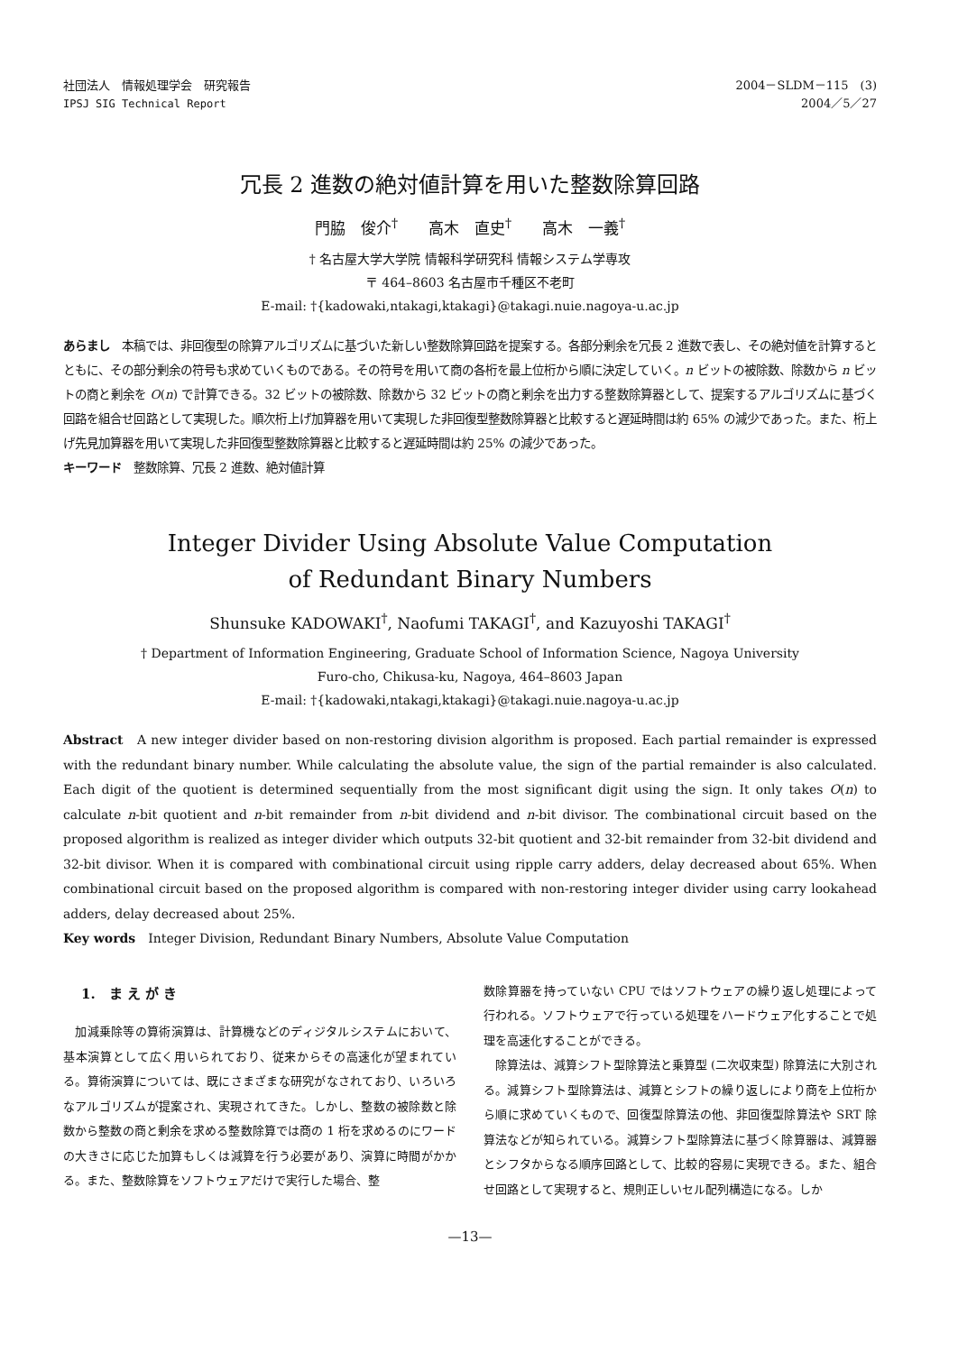社団法人　情報処理学会　研究報告
IPSJ SIG Technical Report
2004－SLDM－115　(3)
2004／5／27
冗長 2 進数の絶対値計算を用いた整数除算回路
門脇　俊介<sup>†</sup>　　高木　直史<sup>†</sup>　　高木　一義<sup>†</sup>
† 名古屋大学大学院 情報科学研究科 情報システム学専攻
〒 464–8603 名古屋市千種区不老町
E-mail: †{kadowaki,ntakagi,ktakagi}@takagi.nuie.nagoya-u.ac.jp
あらまし　本稿では、非回復型の除算アルゴリズムに基づいた新しい整数除算回路を提案する。各部分剰余を冗長 2 進数で表し、その絶対値を計算するとともに、その部分剰余の符号も求めていくものである。その符号を用いて商の各桁を最上位桁から順に決定していく。n ビットの被除数、除数から n ビットの商と剰余を O(n) で計算できる。32 ビットの被除数、除数から 32 ビットの商と剰余を出力する整数除算器として、提案するアルゴリズムに基づく回路を組合せ回路として実現した。順次桁上げ加算器を用いて実現した非回復型整数除算器と比較すると遅延時間は約 65% の減少であった。また、桁上げ先見加算器を用いて実現した非回復型整数除算器と比較すると遅延時間は約 25% の減少であった。
キーワード　整数除算、冗長 2 進数、絶対値計算
Integer Divider Using Absolute Value Computation
of Redundant Binary Numbers
Shunsuke KADOWAKI<sup>†</sup>, Naofumi TAKAGI<sup>†</sup>, and Kazuyoshi TAKAGI<sup>†</sup>
† Department of Information Engineering, Graduate School of Information Science, Nagoya University
Furo-cho, Chikusa-ku, Nagoya, 464–8603 Japan
E-mail: †{kadowaki,ntakagi,ktakagi}@takagi.nuie.nagoya-u.ac.jp
Abstract　A new integer divider based on non-restoring division algorithm is proposed. Each partial remainder is expressed with the redundant binary number. While calculating the absolute value, the sign of the partial remainder is also calculated. Each digit of the quotient is determined sequentially from the most significant digit using the sign. It only takes O(n) to calculate n-bit quotient and n-bit remainder from n-bit dividend and n-bit divisor. The combinational circuit based on the proposed algorithm is realized as integer divider which outputs 32-bit quotient and 32-bit remainder from 32-bit dividend and 32-bit divisor. When it is compared with combinational circuit using ripple carry adders, delay decreased about 65%. When combinational circuit based on the proposed algorithm is compared with non-restoring integer divider using carry lookahead adders, delay decreased about 25%.
Key words　Integer Division, Redundant Binary Numbers, Absolute Value Computation
1.　ま え が き
　加減乗除等の算術演算は、計算機などのディジタルシステムにおいて、基本演算として広く用いられており、従来からその高速化が望まれている。算術演算については、既にさまざまな研究がなされており、いろいろなアルゴリズムが提案され、実現されてきた。しかし、整数の被除数と除数から整数の商と剰余を求める整数除算では商の 1 桁を求めるのにワードの大きさに応じた加算もしくは減算を行う必要があり、演算に時間がかかる。また、整数除算をソフトウェアだけで実行した場合、整
数除算器を持っていない CPU ではソフトウェアの繰り返し処理によって行われる。ソフトウェアで行っている処理をハードウェア化することで処理を高速化することができる。
　除算法は、減算シフト型除算法と乗算型 (二次収束型) 除算法に大別される。減算シフト型除算法は、減算とシフトの繰り返しにより商を上位桁から順に求めていくもので、回復型除算法の他、非回復型除算法や SRT 除算法などが知られている。減算シフト型除算法に基づく除算器は、減算器とシフタからなる順序回路として、比較的容易に実現できる。また、組合せ回路として実現すると、規則正しいセル配列構造になる。しか
—13—